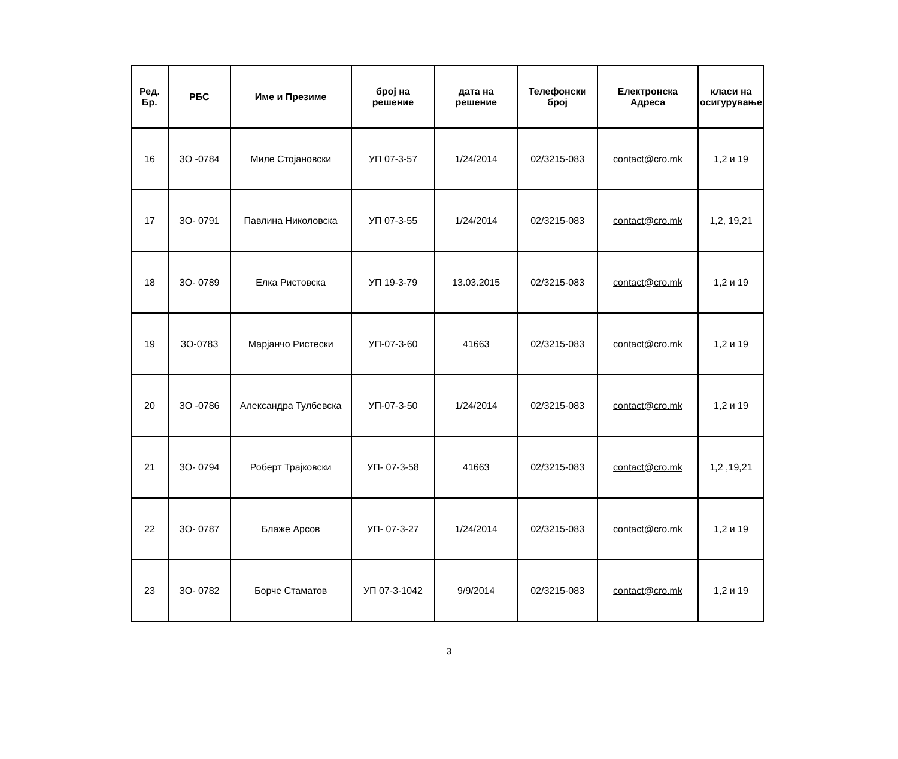| Ред. Бр. | РБС | Име и Презиме | број на решение | дата на решение | Телефонски број | Електронска Адреса | класи на осигурување |
| --- | --- | --- | --- | --- | --- | --- | --- |
| 16 | ЗО -0784 | Миле Стојановски | УП 07-3-57 | 1/24/2014 | 02/3215-083 | contact@cro.mk | 1,2 и 19 |
| 17 | ЗО- 0791 | Павлина Николовска | УП 07-3-55 | 1/24/2014 | 02/3215-083 | contact@cro.mk | 1,2, 19,21 |
| 18 | ЗО- 0789 | Елка Ристовска | УП 19-3-79 | 13.03.2015 | 02/3215-083 | contact@cro.mk | 1,2 и 19 |
| 19 | ЗО-0783 | Марјанчо Ристески | УП-07-3-60 | 41663 | 02/3215-083 | contact@cro.mk | 1,2 и 19 |
| 20 | ЗО -0786 | Александра Тулбевска | УП-07-3-50 | 1/24/2014 | 02/3215-083 | contact@cro.mk | 1,2 и 19 |
| 21 | ЗО- 0794 | Роберт Трајковски | УП- 07-3-58 | 41663 | 02/3215-083 | contact@cro.mk | 1,2 ,19,21 |
| 22 | ЗО- 0787 | Блаже Арсов | УП- 07-3-27 | 1/24/2014 | 02/3215-083 | contact@cro.mk | 1,2 и 19 |
| 23 | ЗО- 0782 | Борче Стаматов | УП 07-3-1042 | 9/9/2014 | 02/3215-083 | contact@cro.mk | 1,2 и 19 |
3